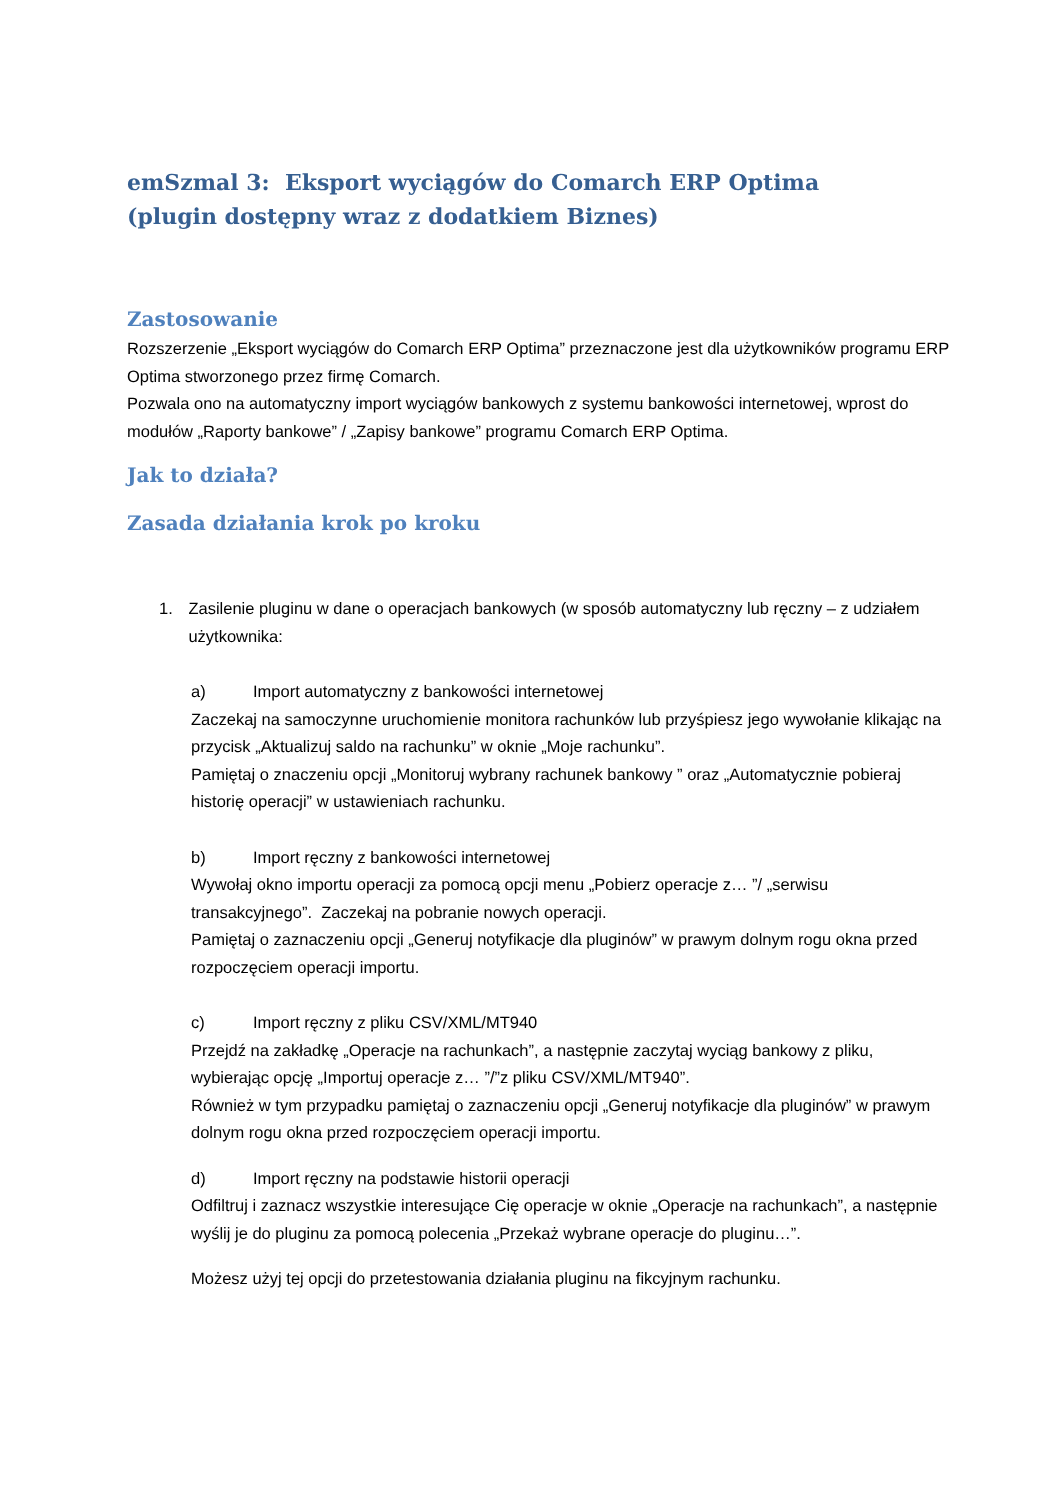emSzmal 3: Eksport wyciągów do Comarch ERP Optima
(plugin dostępny wraz z dodatkiem Biznes)
Zastosowanie
Rozszerzenie „Eksport wyciągów do Comarch ERP Optima” przeznaczone jest dla użytkowników programu ERP Optima stworzonego przez firmę Comarch.
Pozwala ono na automatyczny import wyciągów bankowych z systemu bankowości internetowej, wprost do modułów „Raporty bankowe” / „Zapisy bankowe” programu Comarch ERP Optima.
Jak to działa?
Zasada działania krok po kroku
1. Zasilenie pluginu w dane o operacjach bankowych (w sposób automatyczny lub ręczny – z udziałem użytkownika:
a) Import automatyczny z bankowości internetowej
Zaczekaj na samoczynne uruchomienie monitora rachunków lub przyśpiesz jego wywołanie klikając na przycisk „Aktualizuj saldo na rachunku” w oknie „Moje rachunku”.
Pamiętaj o znaczeniu opcji „Monitoruj wybrany rachunek bankowy ” oraz „Automatycznie pobieraj historię operacji” w ustawieniach rachunku.
b) Import ręczny z bankowości internetowej
Wywołaj okno importu operacji za pomocą opcji menu „Pobierz operacje z… ”/ „serwisu transakcyjnego”. Zaczekaj na pobranie nowych operacji.
Pamiętaj o zaznaczeniu opcji „Generuj notyfikacje dla pluginów” w prawym dolnym rogu okna przed rozpoczęciem operacji importu.
c) Import ręczny z pliku CSV/XML/MT940
Przejdź na zakładkę „Operacje na rachunkach”, a następnie zaczytaj wyciąg bankowy z pliku, wybierając opcję „Importuj operacje z… ”/”z pliku CSV/XML/MT940”.
Również w tym przypadku pamiętaj o zaznaczeniu opcji „Generuj notyfikacje dla pluginów” w prawym dolnym rogu okna przed rozpoczęciem operacji importu.
d) Import ręczny na podstawie historii operacji
Odfiltruj i zaznacz wszystkie interesujące Cię operacje w oknie „Operacje na rachunkach”, a następnie wyślij je do pluginu za pomocą polecenia „Przekaż wybrane operacje do pluginu…”.
Możesz użyj tej opcji do przetestowania działania pluginu na fikcyjnym rachunku.